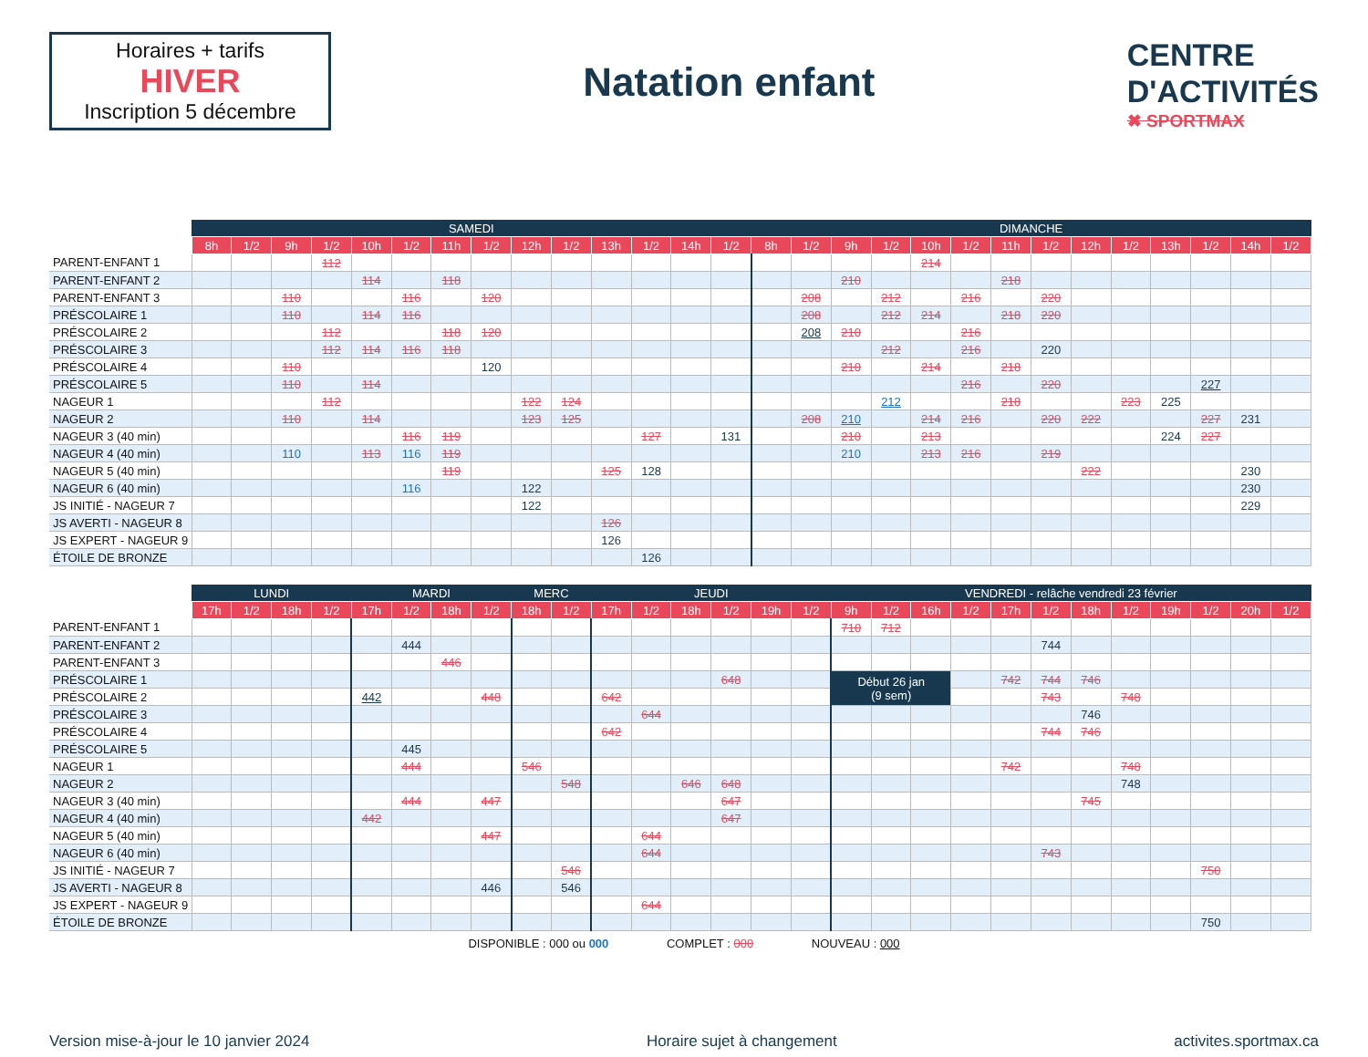Horaires + tarifs
HIVER
Inscription 5 décembre
Natation enfant
CENTRE
D'ACTIVITÉS
✖ SPORTMAX
| | SAMEDI | | | | | | | | | | | | | | DIMANCHE | | | | | | | | | | | | | |
| --- | --- | --- | --- | --- | --- | --- | --- | --- | --- | --- | --- | --- | --- | --- | --- | --- | --- | --- | --- | --- | --- | --- | --- | --- | --- | --- | --- | --- |
| | 8h | 1/2 | 9h | 1/2 | 10h | 1/2 | 11h | 1/2 | 12h | 1/2 | 13h | 1/2 | 14h | 1/2 | 8h | 1/2 | 9h | 1/2 | 10h | 1/2 | 11h | 1/2 | 12h | 1/2 | 13h | 1/2 | 14h | 1/2 |
| PARENT-ENFANT 1 | | | | 112 | | | | | | | | | | | | | | | 214 | | | | | | | | | |
| PARENT-ENFANT 2 | | | | | 114 | | 118 | | | | | | | | | | 210 | | | | 218 | | | | | | | |
| PARENT-ENFANT 3 | | | 110 | | | 116 | | 120 | | | | | | | | 208 | | 212 | | 216 | | 220 | | | | | | |
| PRÉSCOLAIRE 1 | | | 110 | | 114 | 116 | | | | | | | | | | 208 | | 212 | 214 | | 218 | 220 | | | | | | |
| PRÉSCOLAIRE 2 | | | | 112 | | | 118 | 120 | | | | | | | | 208 | 210 | | | 216 | | | | | | | | |
| PRÉSCOLAIRE 3 | | | | 112 | 114 | 116 | 118 | | | | | | | | | | | 212 | | 216 | | 220 | | | | | | |
| PRÉSCOLAIRE 4 | | | 110 | | | | | 120 | | | | | | | | | 210 | | 214 | | 218 | | | | | | | |
| PRÉSCOLAIRE 5 | | | 110 | | 114 | | | | | | | | | | | | | | | 216 | | 220 | | | | 227 | | |
| NAGEUR 1 | | | | 112 | | | | | 122 | 124 | | | | | | | | 212 | | | 218 | | | 223 | 225 | | | |
| NAGEUR 2 | | | 110 | | 114 | | | | 123 | 125 | | | | | | 208 | 210 | | 214 | 216 | | 220 | 222 | | | 227 | 231 | |
| NAGEUR 3 (40 min) | | | | | | 116 | 119 | | | | | 127 | | 131 | | | 210 | | 213 | | | | | | 224 | 227 | | |
| NAGEUR 4 (40 min) | | | 110 | | 113 | 116 | 119 | | | | | | | | | | 210 | | 213 | 216 | | 219 | | | | | | |
| NAGEUR 5 (40 min) | | | | | | | 119 | | | | 125 | 128 | | | | | | | | | | | 222 | | | | 230 | |
| NAGEUR 6 (40 min) | | | | | | 116 | | | 122 | | | | | | | | | | | | | | | | | | 230 | |
| JS INITIÉ - NAGEUR 7 | | | | | | | | | 122 | | | | | | | | | | | | | | | | | | 229 | |
| JS AVERTI - NAGEUR 8 | | | | | | | | | | | 126 | | | | | | | | | | | | | | | | | |
| JS EXPERT - NAGEUR 9 | | | | | | | | | | | 126 | | | | | | | | | | | | | | | | | |
| ÉTOILE DE BRONZE | | | | | | | | | | | | 126 | | | | | | | | | | | | | | | | |
| | LUNDI | | | | MARDI | | | | MERC | | JEUDI | | | | | | VENDREDI - relâche vendredi 23 février | | | | | | | | | | | |
| --- | --- | --- | --- | --- | --- | --- | --- | --- | --- | --- | --- | --- | --- | --- | --- | --- | --- | --- | --- | --- | --- | --- | --- | --- | --- | --- | --- | --- |
| | 17h | 1/2 | 18h | 1/2 | 17h | 1/2 | 18h | 1/2 | 18h | 1/2 | 17h | 1/2 | 18h | 1/2 | 19h | 1/2 | 9h | 1/2 | 16h | 1/2 | 17h | 1/2 | 18h | 1/2 | 19h | 1/2 | 20h | 1/2 |
| PARENT-ENFANT 1 | | | | | | | | | | | | | | | | | 710 | 712 | | | | | | | | | | |
| PARENT-ENFANT 2 | | | | | | 444 | | | | | | | | | | | | | | | | 744 | | | | | | |
| PARENT-ENFANT 3 | | | | | | | 446 | | | | | | | | | | | | | | | | | | | | | |
| PRÉSCOLAIRE 1 | | | | | | | | | | | | | | 648 | | | Début 26 jan (9 sem) | | | | 742 | 744 | 746 | | | | | |
| PRÉSCOLAIRE 2 | | | | | 442 | | | 448 | | | 642 | | | | | | | | | | | 743 | | 748 | | | | |
| PRÉSCOLAIRE 3 | | | | | | | | | | | | 644 | | | | | | | | | | | 746 | | | | | |
| PRÉSCOLAIRE 4 | | | | | | | | | | | 642 | | | | | | | | | | | 744 | 746 | | | | | |
| PRÉSCOLAIRE 5 | | | | | | 445 | | | | | | | | | | | | | | | | | | | | | | |
| NAGEUR 1 | | | | | | 444 | | | 546 | | | | | | | | | | | | 742 | | | 748 | | | | |
| NAGEUR 2 | | | | | | | | | | 548 | | | 646 | 648 | | | | | | | | | | 748 | | | | |
| NAGEUR 3 (40 min) | | | | | | 444 | | 447 | | | | | | 647 | | | | | | | | | 745 | | | | | |
| NAGEUR 4 (40 min) | | | | | 442 | | | | | | | | | 647 | | | | | | | | | | | | | | |
| NAGEUR 5 (40 min) | | | | | | | | 447 | | | | 644 | | | | | | | | | | | | | | | | |
| NAGEUR 6 (40 min) | | | | | | | | | | | | 644 | | | | | | | | | | 743 | | | | | | |
| JS INITIÉ - NAGEUR 7 | | | | | | | | | | 546 | | | | | | | | | | | | | | | | 750 | | |
| JS AVERTI - NAGEUR 8 | | | | | | | | 446 | | 546 | | | | | | | | | | | | | | | | | | |
| JS EXPERT - NAGEUR 9 | | | | | | | | | | | | 644 | | | | | | | | | | | | | | | | |
| ÉTOILE DE BRONZE | | | | | | | | | | | | | | | | | | | | | | | | | | 750 | | |
DISPONIBLE : 000 ou 000 COMPLET : 000 NOUVEAU : 000
Version mise-à-jour le 10 janvier 2024
Horaire sujet à changement activites.sportmax.ca